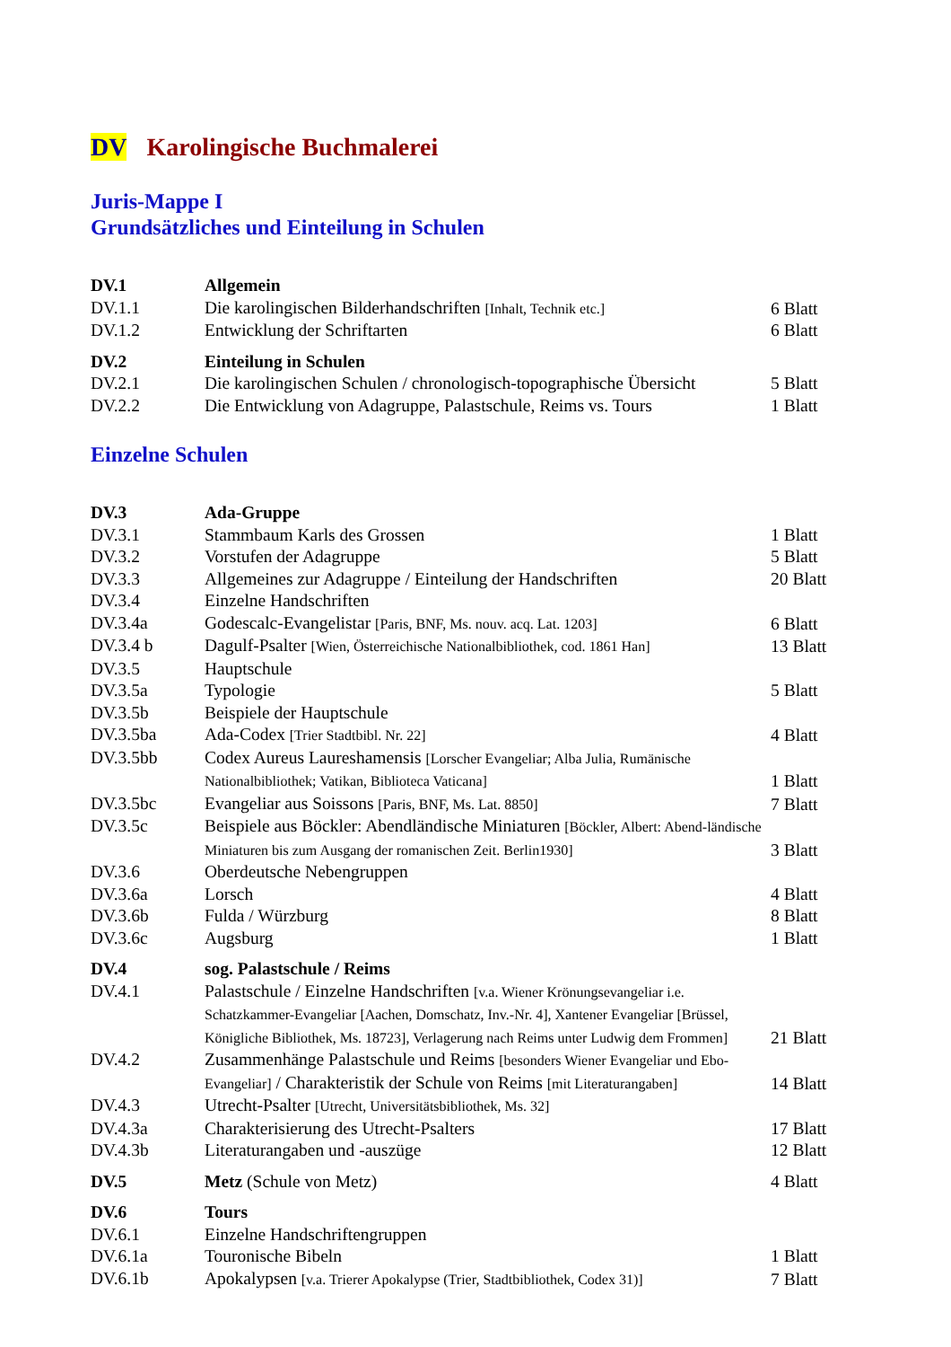DV Karolingische Buchmalerei
Juris-Mappe I
Grundsätzliches und Einteilung in Schulen
| DV.1 | Allgemein | |
| DV.1.1 | Die karolingischen Bilderhandschriften [Inhalt, Technik etc.] | 6 Blatt |
| DV.1.2 | Entwicklung der Schriftarten | 6 Blatt |
| DV.2 | Einteilung in Schulen | |
| DV.2.1 | Die karolingischen Schulen / chronologisch-topographische Übersicht | 5 Blatt |
| DV.2.2 | Die Entwicklung von Adagruppe, Palastschule, Reims vs. Tours | 1 Blatt |
Einzelne Schulen
| DV.3 | Ada-Gruppe | |
| DV.3.1 | Stammbaum Karls des Grossen | 1 Blatt |
| DV.3.2 | Vorstufen der Adagruppe | 5 Blatt |
| DV.3.3 | Allgemeines zur Adagruppe / Einteilung der Handschriften | 20 Blatt |
| DV.3.4 | Einzelne Handschriften | |
| DV.3.4a | Godescalc-Evangelistar [Paris, BNF, Ms. nouv. acq. Lat. 1203] | 6 Blatt |
| DV.3.4 b | Dagulf-Psalter [Wien, Österreichische Nationalbibliothek, cod. 1861 Han] | 13 Blatt |
| DV.3.5 | Hauptschule | |
| DV.3.5a | Typologie | 5 Blatt |
| DV.3.5b | Beispiele der Hauptschule | |
| DV.3.5ba | Ada-Codex [Trier Stadtbibl. Nr. 22] | 4 Blatt |
| DV.3.5bb | Codex Aureus Laureshamensis [Lorscher Evangeliar; Alba Julia, Rumänische Nationalbibliothek; Vatikan, Biblioteca Vaticana] | 1 Blatt |
| DV.3.5bc | Evangeliar aus Soissons [Paris, BNF, Ms. Lat. 8850] | 7 Blatt |
| DV.3.5c | Beispiele aus Böckler: Abendländische Miniaturen [Böckler, Albert: Abend-ländische Miniaturen bis zum Ausgang der romanischen Zeit. Berlin1930] | 3 Blatt |
| DV.3.6 | Oberdeutsche Nebengruppen | |
| DV.3.6a | Lorsch | 4 Blatt |
| DV.3.6b | Fulda / Würzburg | 8 Blatt |
| DV.3.6c | Augsburg | 1 Blatt |
| DV.4 | sog. Palastschule / Reims | |
| DV.4.1 | Palastschule / Einzelne Handschriften [v.a. Wiener Krönungsevangeliar i.e. Schatzkammer-Evangeliar [Aachen, Domschatz, Inv.-Nr. 4], Xantener Evangeliar [Brüssel, Königliche Bibliothek, Ms. 18723], Verlagerung nach Reims unter Ludwig dem Frommen] | 21 Blatt |
| DV.4.2 | Zusammenhänge Palastschule und Reims [besonders Wiener Evangeliar und Ebo-Evangeliar] / Charakteristik der Schule von Reims [mit Literaturangaben] | 14 Blatt |
| DV.4.3 | Utrecht-Psalter [Utrecht, Universitätsbibliothek, Ms. 32] | |
| DV.4.3a | Charakterisierung des Utrecht-Psalters | 17 Blatt |
| DV.4.3b | Literaturangaben und -auszüge | 12 Blatt |
| DV.5 | Metz (Schule von Metz) | 4 Blatt |
| DV.6 | Tours | |
| DV.6.1 | Einzelne Handschriftengruppen | |
| DV.6.1a | Touronische Bibeln | 1 Blatt |
| DV.6.1b | Apokalypsen [v.a. Trierer Apokalypse (Trier, Stadtbibliothek, Codex 31)] | 7 Blatt |